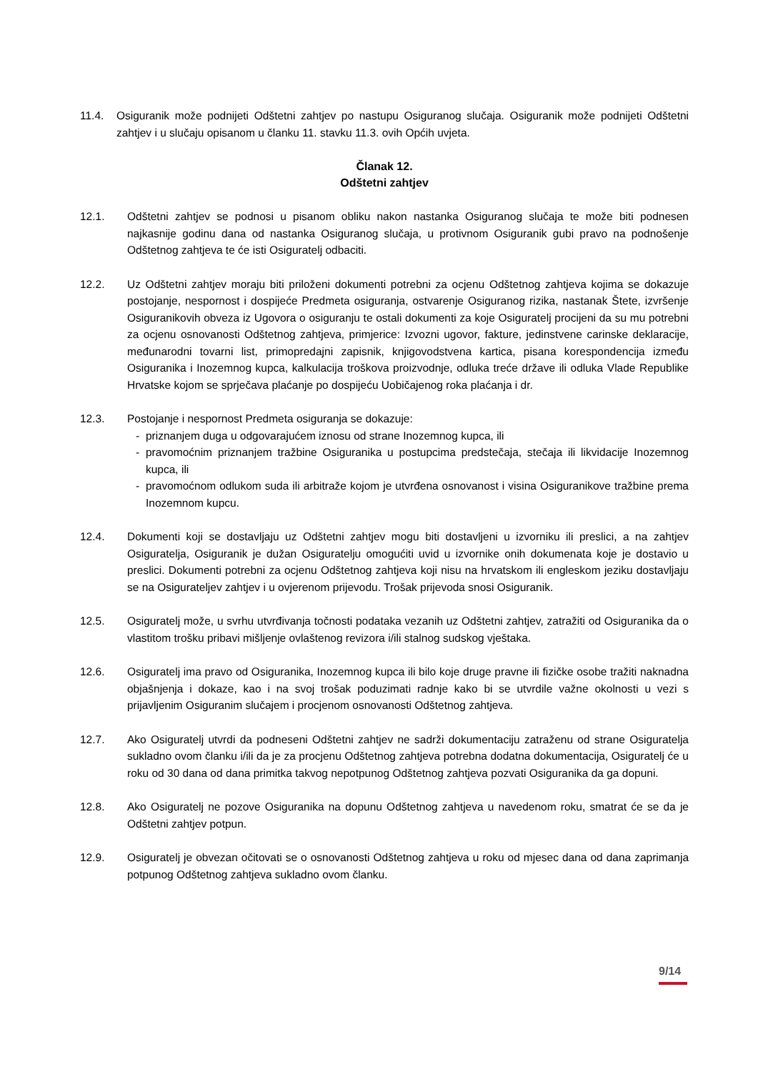11.4. Osiguranik može podnijeti Odštetni zahtjev po nastupu Osiguranog slučaja. Osiguranik može podnijeti Odštetni zahtjev i u slučaju opisanom u članku 11. stavku 11.3. ovih Općih uvjeta.
Članak 12.
Odštetni zahtjev
12.1. Odštetni zahtjev se podnosi u pisanom obliku nakon nastanka Osiguranog slučaja te može biti podnesen najkasnije godinu dana od nastanka Osiguranog slučaja, u protivnom Osiguranik gubi pravo na podnošenje Odštetnog zahtjeva te će isti Osiguratelj odbaciti.
12.2. Uz Odštetni zahtjev moraju biti priloženi dokumenti potrebni za ocjenu Odštetnog zahtjeva kojima se dokazuje postojanje, nespornost i dospijeće Predmeta osiguranja, ostvarenje Osiguranog rizika, nastanak Štete, izvršenje Osiguranikovih obveza iz Ugovora o osiguranju te ostali dokumenti za koje Osiguratelj procijeni da su mu potrebni za ocjenu osnovanosti Odštetnog zahtjeva, primjerice: Izvozni ugovor, fakture, jedinstvene carinske deklaracije, međunarodni tovarni list, primopredajni zapisnik, knjigovodstvena kartica, pisana korespondencija između Osiguranika i Inozemnog kupca, kalkulacija troškova proizvodnje, odluka treće države ili odluka Vlade Republike Hrvatske kojom se sprječava plaćanje po dospijeću Uobičajenog roka plaćanja i dr.
12.3. Postojanje i nespornost Predmeta osiguranja se dokazuje:
- priznanjem duga u odgovarajućem iznosu od strane Inozemnog kupca, ili
- pravomoćnim priznanjem tražbine Osiguranika u postupcima predstečaja, stečaja ili likvidacije Inozemnog kupca, ili
- pravomoćnom odlukom suda ili arbitraže kojom je utvrđena osnovanost i visina Osiguranikove tražbine prema Inozemnom kupcu.
12.4. Dokumenti koji se dostavljaju uz Odštetni zahtjev mogu biti dostavljeni u izvorniku ili preslici, a na zahtjev Osiguratelja, Osiguranik je dužan Osiguratelju omogućiti uvid u izvornike onih dokumenata koje je dostavio u preslici. Dokumenti potrebni za ocjenu Odštetnog zahtjeva koji nisu na hrvatskom ili engleskom jeziku dostavljaju se na Osigurateljev zahtjev i u ovjerenom prijevodu. Trošak prijevoda snosi Osiguranik.
12.5. Osiguratelj može, u svrhu utvrđivanja točnosti podataka vezanih uz Odštetni zahtjev, zatražiti od Osiguranika da o vlastitom trošku pribavi mišljenje ovlaštenog revizora i/ili stalnog sudskog vještaka.
12.6. Osiguratelj ima pravo od Osiguranika, Inozemnog kupca ili bilo koje druge pravne ili fizičke osobe tražiti naknadna objašnjenja i dokaze, kao i na svoj trošak poduzimati radnje kako bi se utvrdile važne okolnosti u vezi s prijavljenim Osiguranim slučajem i procjenom osnovanosti Odštetnog zahtjeva.
12.7. Ako Osiguratelj utvrdi da podneseni Odštetni zahtjev ne sadrži dokumentaciju zatraženu od strane Osiguratelja sukladno ovom članku i/ili da je za procjenu Odštetnog zahtjeva potrebna dodatna dokumentacija, Osiguratelj će u roku od 30 dana od dana primitka takvog nepotpunog Odštetnog zahtjeva pozvati Osiguranika da ga dopuni.
12.8. Ako Osiguratelj ne pozove Osiguranika na dopunu Odštetnog zahtjeva u navedenom roku, smatrat će se da je Odštetni zahtjev potpun.
12.9. Osiguratelj je obvezan očitovati se o osnovanosti Odštetnog zahtjeva u roku od mjesec dana od dana zaprimanja potpunog Odštetnog zahtjeva sukladno ovom članku.
9/14